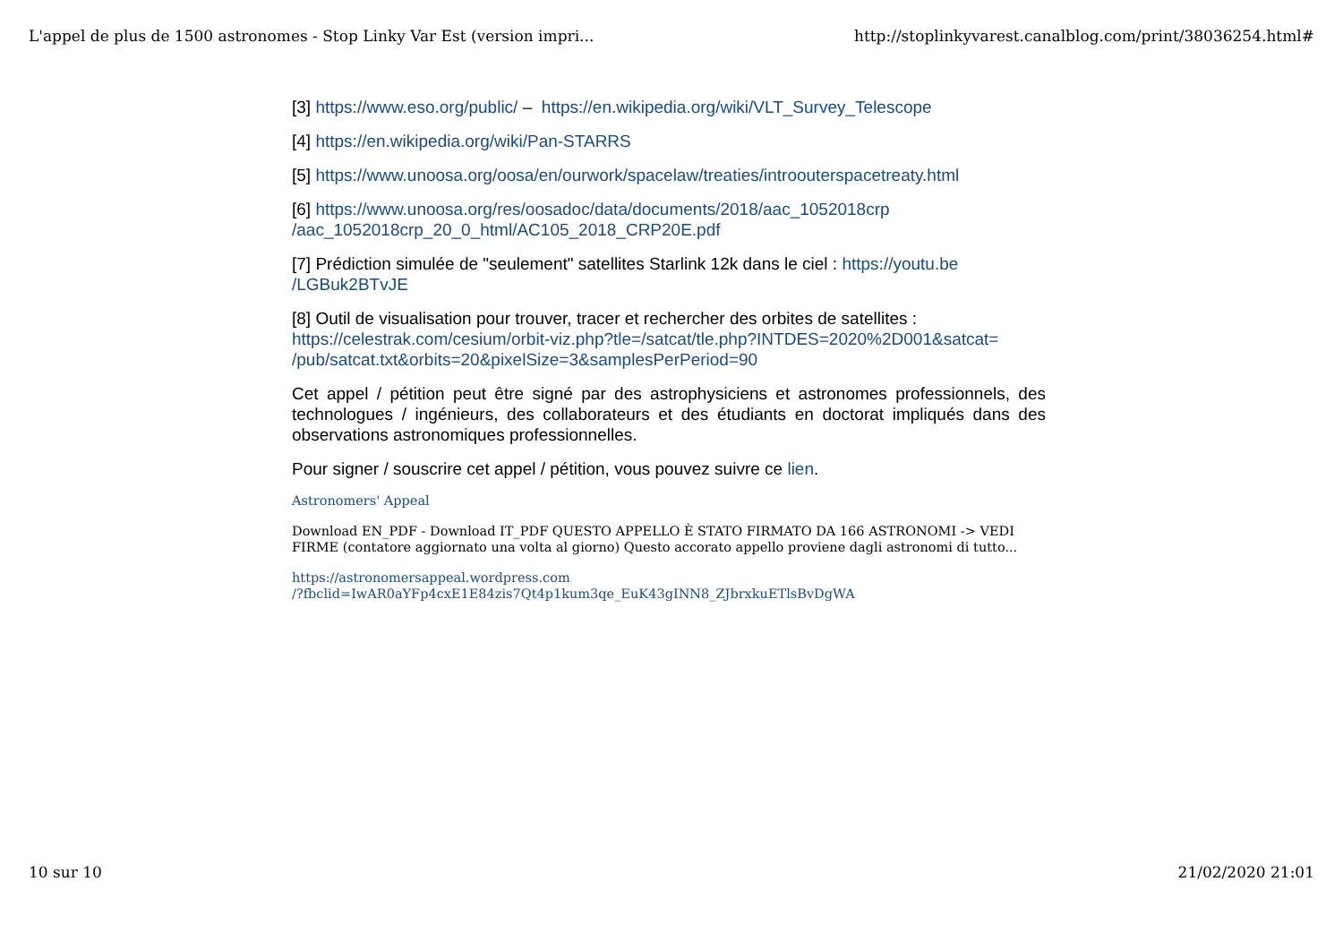L'appel de plus de 1500 astronomes - Stop Linky Var Est (version impri... http://stoplinkyvarest.canalblog.com/print/38036254.html#
[3] https://www.eso.org/public/ – https://en.wikipedia.org/wiki/VLT_Survey_Telescope
[4] https://en.wikipedia.org/wiki/Pan-STARRS
[5] https://www.unoosa.org/oosa/en/ourwork/spacelaw/treaties/introouterspacetreaty.html
[6] https://www.unoosa.org/res/oosadoc/data/documents/2018/aac_1052018crp
/aac_1052018crp_20_0_html/AC105_2018_CRP20E.pdf
[7] Prédiction simulée de "seulement" satellites Starlink 12k dans le ciel : https://youtu.be
/LGBuk2BTvJE
[8] Outil de visualisation pour trouver, tracer et rechercher des orbites de satellites :
https://celestrak.com/cesium/orbit-viz.php?tle=/satcat/tle.php?INTDES=2020%2D001&satcat=
/pub/satcat.txt&orbits=20&pixelSize=3&samplesPerPeriod=90
Cet appel / pétition peut être signé par des astrophysiciens et astronomes professionnels, des technologues / ingénieurs, des collaborateurs et des étudiants en doctorat impliqués dans des observations astronomiques professionnelles.
Pour signer / souscrire cet appel / pétition, vous pouvez suivre ce lien.
Astronomers' Appeal
Download EN_PDF - Download IT_PDF QUESTO APPELLO È STATO FIRMATO DA 166 ASTRONOMI -> VEDI FIRME (contatore aggiornato una volta al giorno) Questo accorato appello proviene dagli astronomi di tutto...
https://astronomersappeal.wordpress.com
/?fbclid=IwAR0aYFp4cxE1E84zis7Qt4p1kum3qe_EuK43gINN8_ZJbrxkuETlsBvDgWA
10 sur 10 21/02/2020 21:01